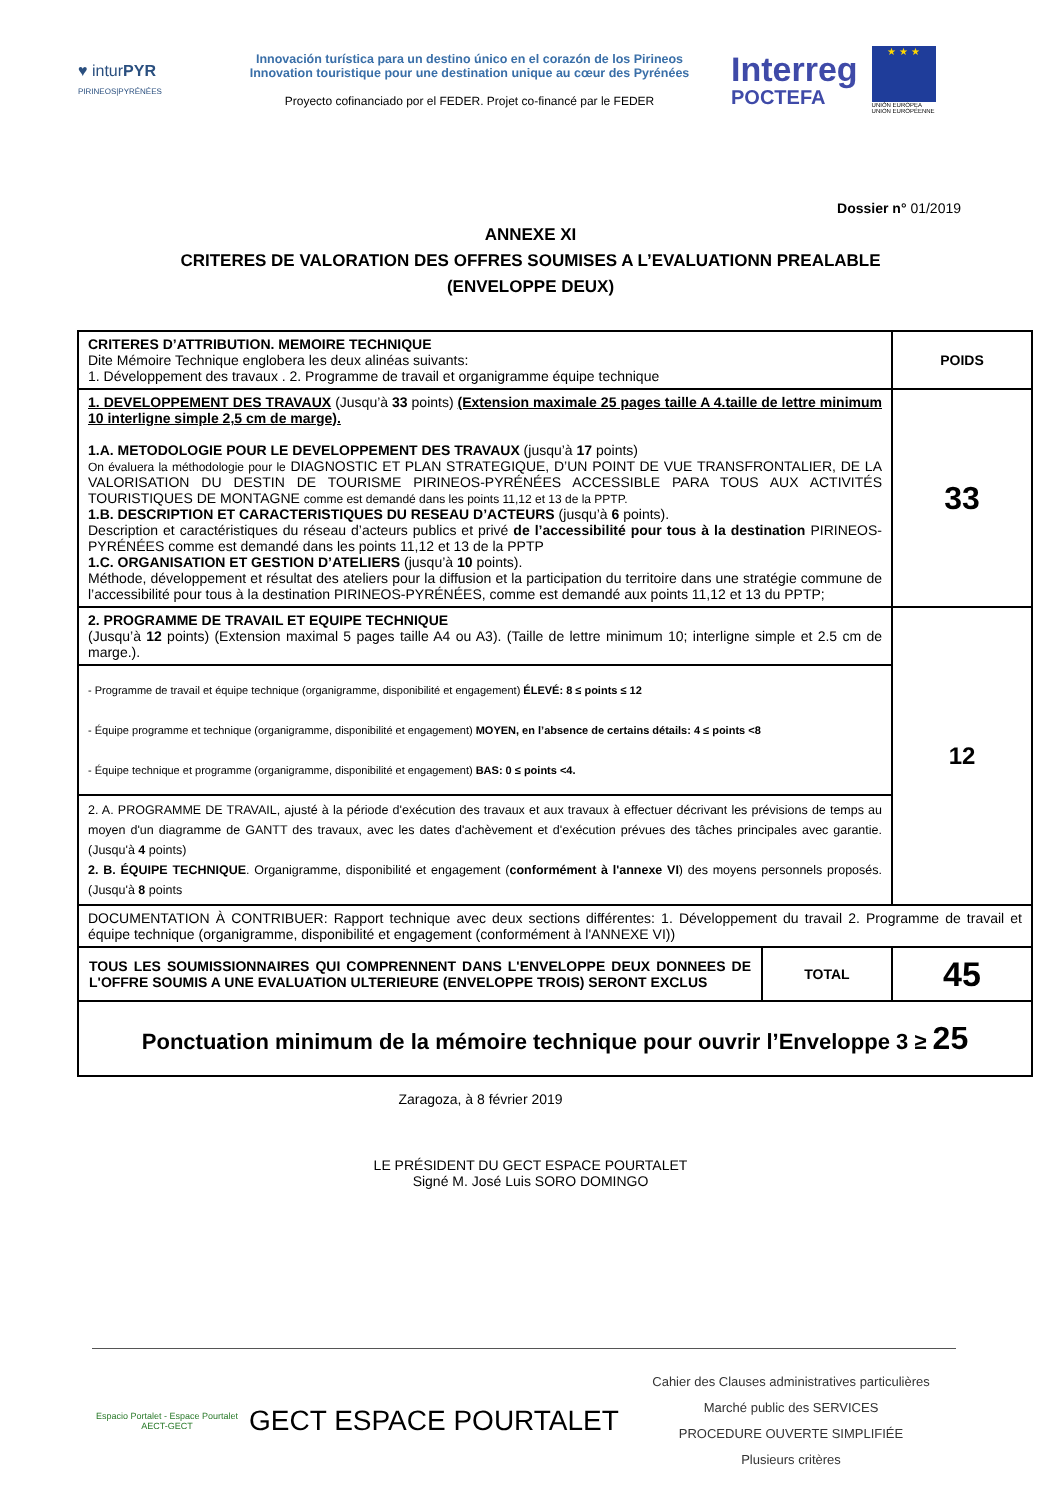♥ inturPYR
PIRINEOS|PYRÉNÉES
Innovación turística para un destino único en el corazón de los Pirineos
Innovation touristique pour une destination unique au cœur des Pyrénées
Proyecto cofinanciado por el FEDER. Projet co-financé par le FEDER
Interreg
POCTEFA
★ ★ ★
UNIÓN EUROPEA
UNION EUROPÉENNE
Dossier n° 01/2019
ANNEXE XI
CRITERES DE VALORATION DES OFFRES SOUMISES A L’EVALUATIONN PREALABLE
(ENVELOPPE DEUX)
| CRITERES D’ATTRIBUTION. MEMOIRE TECHNIQUE Dite Mémoire Technique englobera les deux alinéas suivants: 1. Développement des travaux . 2. Programme de travail et organigramme équipe technique | | POIDS |
| 1. DEVELOPPEMENT DES TRAVAUX (Jusqu’à 33 points) (Extension maximale 25 pages taille A 4.taille de lettre minimum 10 interligne simple 2,5 cm de marge). 1.A. METODOLOGIE POUR LE DEVELOPPEMENT DES TRAVAUX (jusqu’à 17 points) On évaluera la méthodologie pour le DIAGNOSTIC ET PLAN STRATEGIQUE, D’UN POINT DE VUE TRANSFRONTALIER, DE LA VALORISATION DU DESTIN DE TOURISME PIRINEOS-PYRÉNÉES ACCESSIBLE PARA TOUS AUX ACTIVITÉS TOURISTIQUES DE MONTAGNE comme est demandé dans les points 11,12 et 13 de la PPTP. 1.B. DESCRIPTION ET CARACTERISTIQUES DU RESEAU D’ACTEURS (jusqu’à 6 points). Description et caractéristiques du réseau d’acteurs publics et privé de l’accessibilité pour tous à la destination PIRINEOS-PYRÉNÉES comme est demandé dans les points 11,12 et 13 de la PPTP 1.C. ORGANISATION ET GESTION D’ATELIERS (jusqu’à 10 points). Méthode, développement et résultat des ateliers pour la diffusion et la participation du territoire dans une stratégie commune de l’accessibilité pour tous à la destination PIRINEOS-PYRÉNÉES, comme est demandé aux points 11,12 et 13 du PPTP; | | 33 |
| 2. PROGRAMME DE TRAVAIL ET EQUIPE TECHNIQUE (Jusqu’à 12 points) (Extension maximal 5 pages taille A4 ou A3). (Taille de lettre minimum 10; interligne simple et 2.5 cm de marge.). | | 12 |
| - Programme de travail et équipe technique (organigramme, disponibilité et engagement) ÉLEVÉ: 8 ≤ points ≤ 12 - Équipe programme et technique (organigramme, disponibilité et engagement) MOYEN, en l’absence de certains détails: 4 ≤ points <8 - Équipe technique et programme (organigramme, disponibilité et engagement) BAS: 0 ≤ points <4. | | |
| 2. A. PROGRAMME DE TRAVAIL, ajusté à la période d'exécution des travaux et aux travaux à effectuer décrivant les prévisions de temps au moyen d'un diagramme de GANTT des travaux, avec les dates d'achèvement et d'exécution prévues des tâches principales avec garantie. (Jusqu'à 4 points) 2. B. ÉQUIPE TECHNIQUE . Organigramme, disponibilité et engagement ( conformément à l'annexe VI ) des moyens personnels proposés. (Jusqu'à 8 points | | |
| DOCUMENTATION À CONTRIBUER: Rapport technique avec deux sections différentes: 1. Développement du travail 2. Programme de travail et équipe technique (organigramme, disponibilité et engagement (conformément à l'ANNEXE VI)) | | |
| TOUS LES SOUMISSIONNAIRES QUI COMPRENNENT DANS L'ENVELOPPE DEUX DONNEES DE L'OFFRE SOUMIS A UNE EVALUATION ULTERIEURE (ENVELOPPE TROIS) SERONT EXCLUS | TOTAL | 45 |
| Ponctuation minimum de la mémoire technique pour ouvrir l’Enveloppe 3 ≥ 25 | | |
Zaragoza, à 8 février 2019
LE PRÉSIDENT DU GECT ESPACE POURTALET
Signé M. José Luis SORO DOMINGO
Espacio Portalet - Espace Pourtalet
AECT-GECT
GECT ESPACE POURTALET
Cahier des Clauses administratives particulières
Marché public des SERVICES
PROCEDURE OUVERTE SIMPLIFIÉE
Plusieurs critères